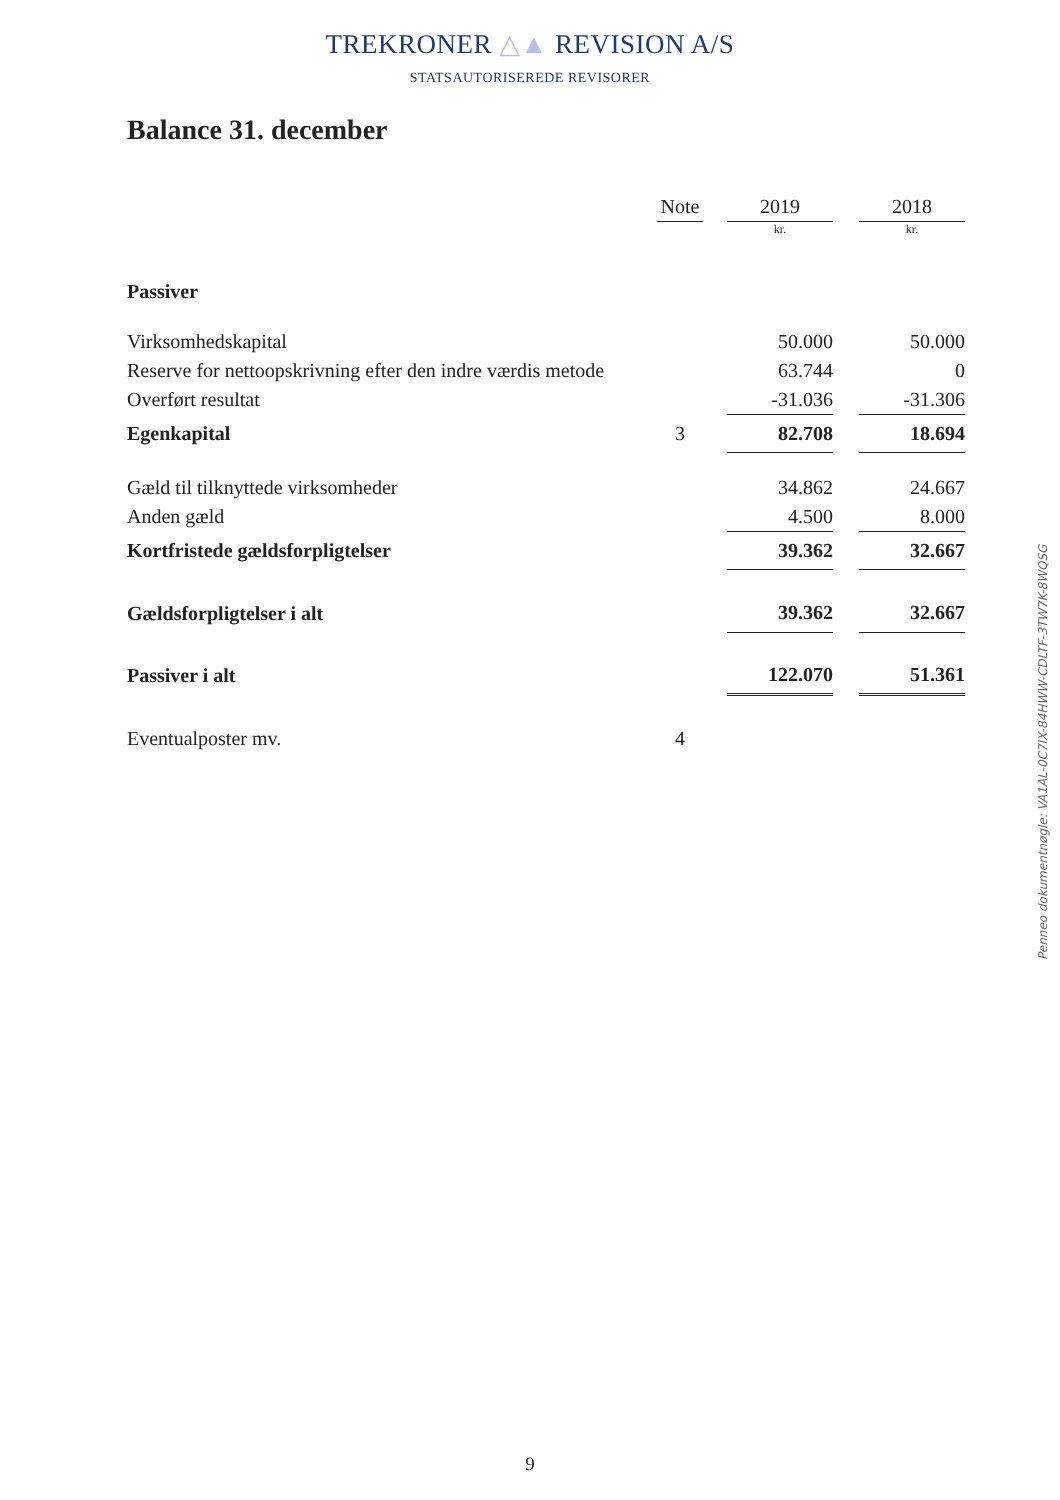TREKRONER △▲ REVISION A/S
STATSAUTORISEREDE REVISORER
Balance 31. december
| | Note | | 2019 | | 2018 |
| | | | kr. | | kr. |
| Passiver | | | | | |
| Virksomhedskapital | | | 50.000 | | 50.000 |
| Reserve for nettoopskrivning efter den indre værdis metode | | | 63.744 | | 0 |
| Overført resultat | | | -31.036 | | -31.306 |
| Egenkapital | 3 | | 82.708 | | 18.694 |
| Gæld til tilknyttede virksomheder | | | 34.862 | | 24.667 |
| Anden gæld | | | 4.500 | | 8.000 |
| Kortfristede gældsforpligtelser | | | 39.362 | | 32.667 |
| Gældsforpligtelser i alt | | | 39.362 | | 32.667 |
| Passiver i alt | | | 122.070 | | 51.361 |
| Eventualposter mv. | 4 | | | | |
Penneo dokumentnøgle: VA1AL-0C7IX-84HWW-CDLTF-3TW7K-8WQSG
9